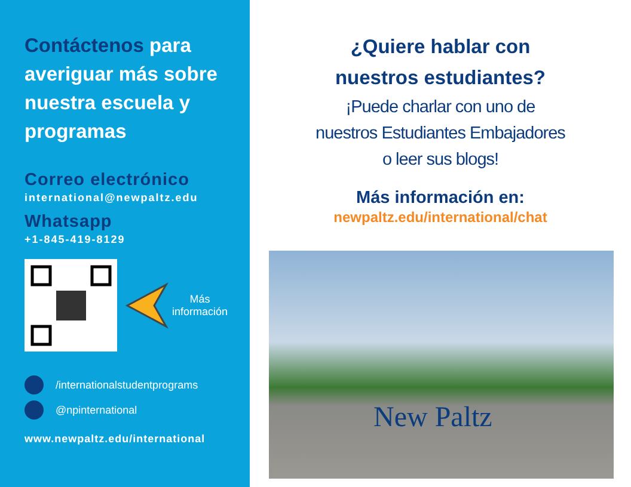Contáctenos para averiguar más sobre nuestra escuela y programas
Correo electrónico
international@newpaltz.edu
Whatsapp
+1-845-419-8129
Más
información
/internationalstudentprograms
@npinternational
www.newpaltz.edu/international
¿Quiere hablar con
nuestros estudiantes?
¡Puede charlar con uno de
nuestros Estudiantes Embajadores
o leer sus blogs!
Más información en:
newpaltz.edu/international/chat
New Paltz